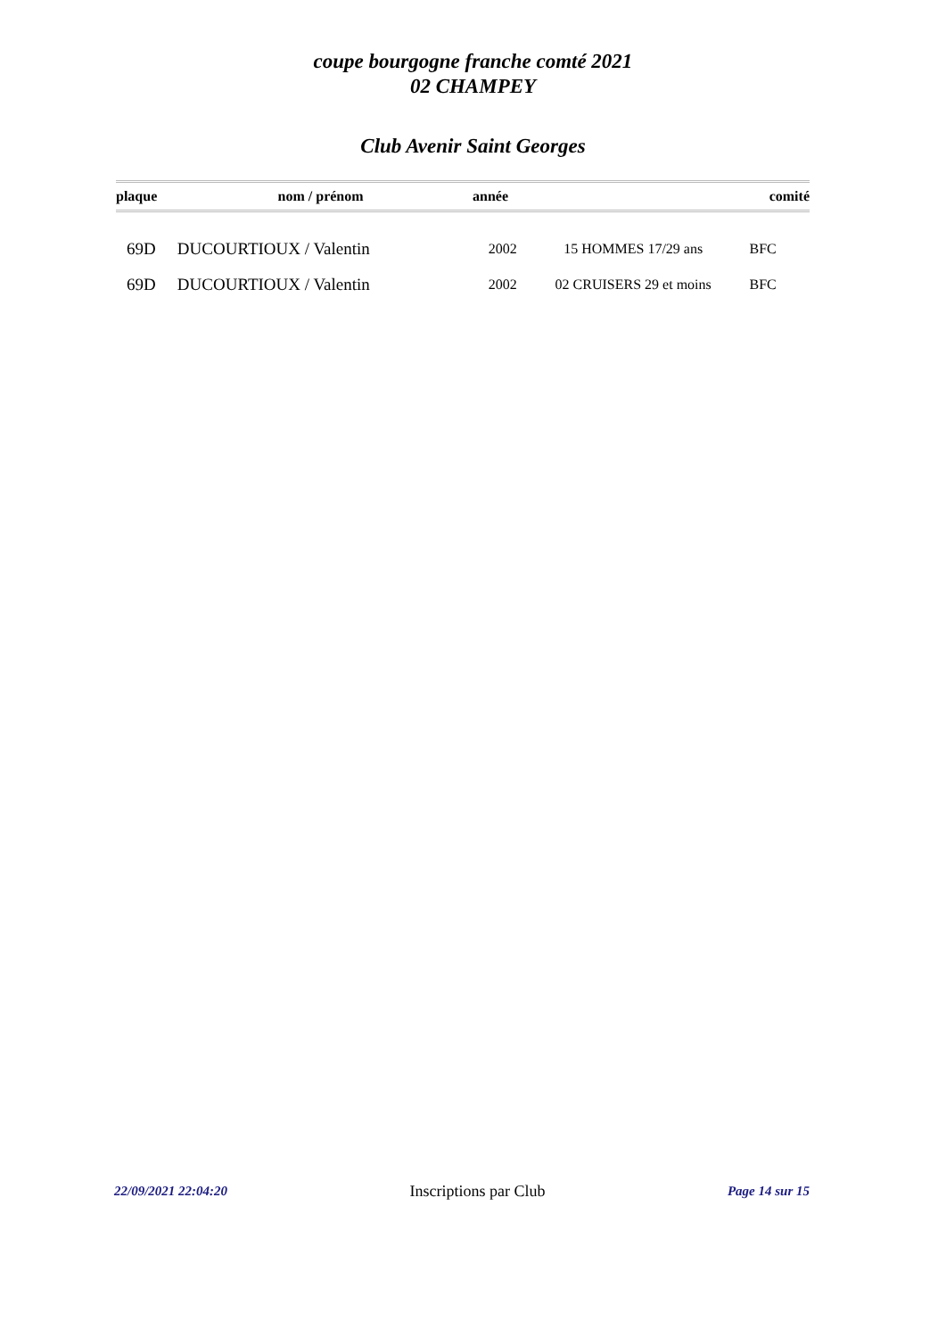coupe bourgogne franche comté 2021
02 CHAMPEY
Club Avenir Saint Georges
| plaque | nom / prénom | année | | comité |
| --- | --- | --- | --- | --- |
| 69D | DUCOURTIOUX / Valentin | 2002 | 15 HOMMES 17/29 ans | BFC |
| 69D | DUCOURTIOUX / Valentin | 2002 | 02 CRUISERS 29 et moins | BFC |
22/09/2021 22:04:20 Inscriptions par Club Page 14 sur 15